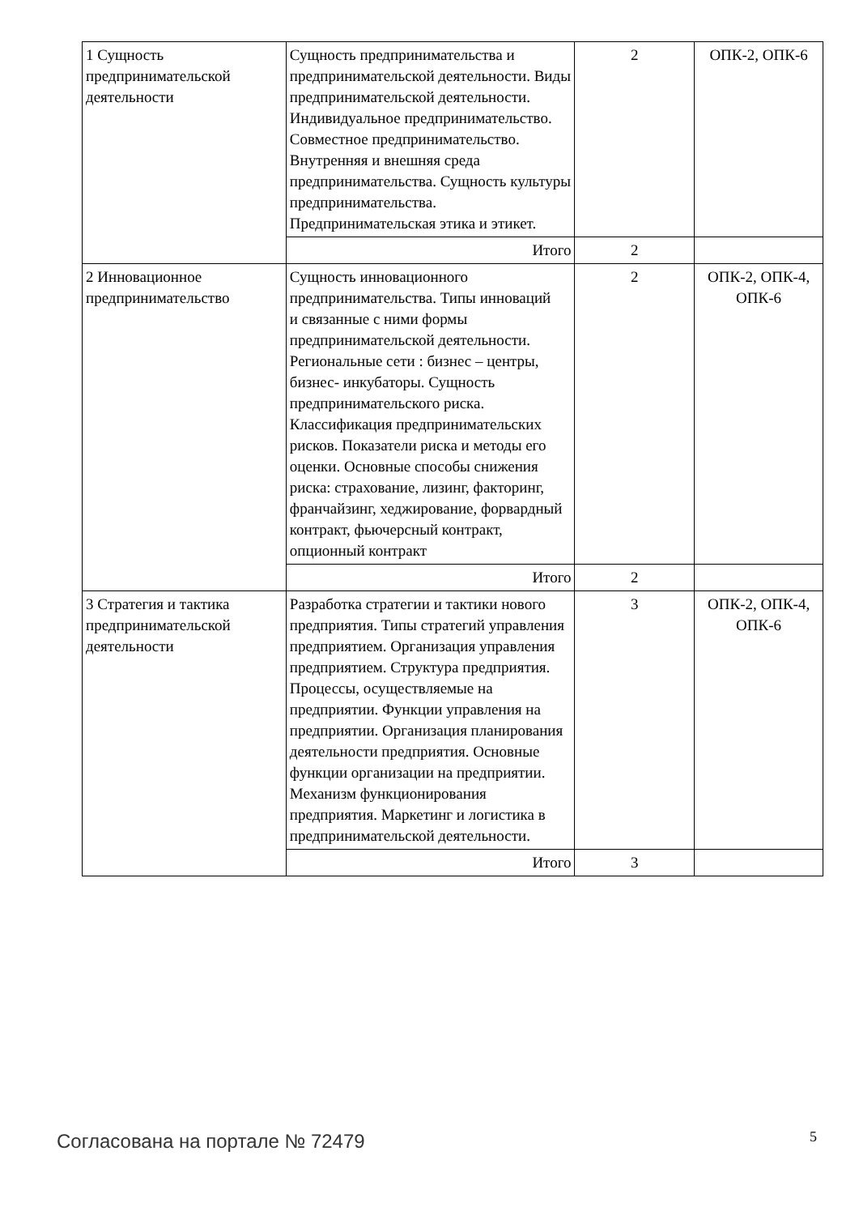| 1 Сущность предпринимательской деятельности | Сущность предпринимательства и предпринимательской деятельности. Виды предпринимательской деятельности. Индивидуальное предпринимательство. Совместное предпринимательство. Внутренняя и внешняя среда предпринимательства. Сущность культуры предпринимательства. Предпринимательская этика и этикет. | 2 | ОПК-2, ОПК-6 |
| | Итого | 2 | |
| 2 Инновационное предпринимательство | Сущность инновационного предпринимательства. Типы инноваций и связанные с ними формы предпринимательской деятельности. Региональные сети : бизнес – центры, бизнес- инкубаторы. Сущность предпринимательского риска. Классификация предпринимательских рисков. Показатели риска и методы его оценки. Основные способы снижения риска: страхование, лизинг, факторинг, франчайзинг, хеджирование, форвардный контракт, фьючерсный контракт, опционный контракт | 2 | ОПК-2, ОПК-4, ОПК-6 |
| | Итого | 2 | |
| 3 Стратегия и тактика предпринимательской деятельности | Разработка стратегии и тактики нового предприятия. Типы стратегий управления предприятием. Организация управления предприятием. Структура предприятия. Процессы, осуществляемые на предприятии. Функции управления на предприятии. Организация планирования деятельности предприятия. Основные функции организации на предприятии. Механизм функционирования предприятия. Маркетинг и логистика в предпринимательской деятельности. | 3 | ОПК-2, ОПК-4, ОПК-6 |
| | Итого | 3 | |
Согласована на портале № 72479 5